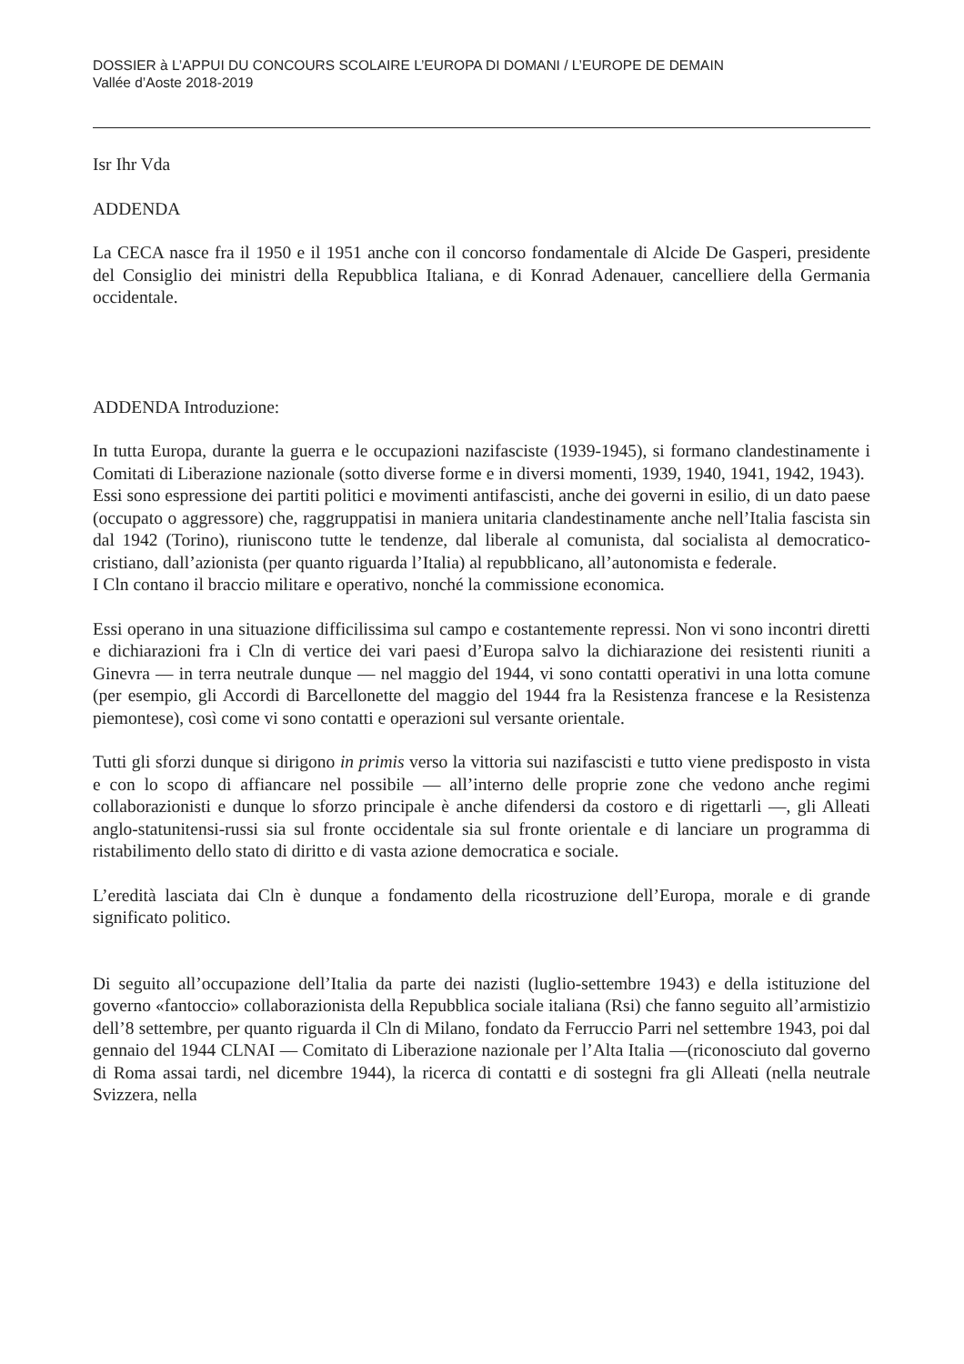DOSSIER à L’APPUI DU CONCOURS SCOLAIRE L’EUROPA DI DOMANI / L’EUROPE DE DEMAIN
Vallée d’Aoste 2018-2019
Isr Ihr Vda
ADDENDA
La CECA nasce fra il 1950 e il 1951 anche con il concorso fondamentale di Alcide De Gasperi, presidente del Consiglio dei ministri della Repubblica Italiana, e di Konrad Adenauer, cancelliere della Germania occidentale.
ADDENDA Introduzione:
In tutta Europa, durante la guerra e le occupazioni nazifasciste (1939-1945), si formano clandestinamente i Comitati di Liberazione nazionale (sotto diverse forme e in diversi momenti, 1939, 1940, 1941, 1942, 1943).
Essi sono espressione dei partiti politici e movimenti antifascisti, anche dei governi in esilio, di un dato paese (occupato o aggressore) che, raggruppatisi in maniera unitaria clandestinamente anche nell’Italia fascista sin dal 1942 (Torino), riuniscono tutte le tendenze, dal liberale al comunista, dal socialista al democratico-cristiano, dall’azionista (per quanto riguarda l’Italia) al repubblicano, all’autonomista e federale.
I Cln contano il braccio militare e operativo, nonché la commissione economica.
Essi operano in una situazione difficilissima sul campo e costantemente repressi. Non vi sono incontri diretti e dichiarazioni fra i Cln di vertice dei vari paesi d’Europa salvo la dichiarazione dei resistenti riuniti a Ginevra — in terra neutrale dunque — nel maggio del 1944, vi sono contatti operativi in una lotta comune (per esempio, gli Accordi di Barcellonette del maggio del 1944 fra la Resistenza francese e la Resistenza piemontese), così come vi sono contatti e operazioni sul versante orientale.
Tutti gli sforzi dunque si dirigono in primis verso la vittoria sui nazifascisti e tutto viene predisposto in vista e con lo scopo di affiancare nel possibile — all’interno delle proprie zone che vedono anche regimi collaborazionisti e dunque lo sforzo principale è anche difendersi da costoro e di rigettarli —, gli Alleati anglo-statunitensi-russi sia sul fronte occidentale sia sul fronte orientale e di lanciare un programma di ristabilimento dello stato di diritto e di vasta azione democratica e sociale.
L’eredità lasciata dai Cln è dunque a fondamento della ricostruzione dell’Europa, morale e di grande significato politico.
Di seguito all’occupazione dell’Italia da parte dei nazisti (luglio-settembre 1943) e della istituzione del governo «fantoccio» collaborazionista della Repubblica sociale italiana (Rsi) che fanno seguito all’armistizio dell’8 settembre, per quanto riguarda il Cln di Milano, fondato da Ferruccio Parri nel settembre 1943, poi dal gennaio del 1944 CLNAI — Comitato di Liberazione nazionale per l’Alta Italia —(riconosciuto dal governo di Roma assai tardi, nel dicembre 1944), la ricerca di contatti e di sostegni fra gli Alleati (nella neutrale Svizzera, nella